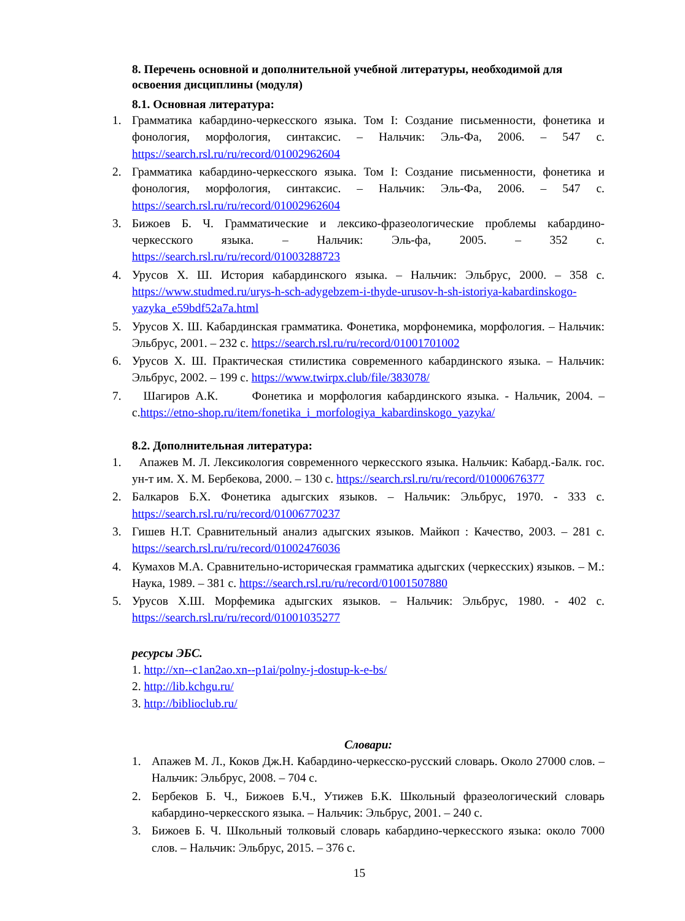8. Перечень основной и дополнительной учебной литературы, необходимой для освоения дисциплины (модуля)
8.1. Основная литература:
1. Грамматика кабардино-черкесского языка. Том I: Создание письменности, фонетика и фонология, морфология, синтаксис. – Нальчик: Эль-Фа, 2006. – 547 с. https://search.rsl.ru/ru/record/01002962604
2. Грамматика кабардино-черкесского языка. Том I: Создание письменности, фонетика и фонология, морфология, синтаксис. – Нальчик: Эль-Фа, 2006. – 547 с. https://search.rsl.ru/ru/record/01002962604
3. Бижоев Б. Ч. Грамматические и лексико-фразеологические проблемы кабардино-черкесского языка. – Нальчик: Эль-фа, 2005. – 352 с. https://search.rsl.ru/ru/record/01003288723
4. Урусов Х. Ш. История кабардинского языка. – Нальчик: Эльбрус, 2000. – 358 с. https://www.studmed.ru/urys-h-sch-adygebzem-i-thyde-urusov-h-sh-istoriya-kabardinskogo-yazyka_e59bdf52a7a.html
5. Урусов Х. Ш. Кабардинская грамматика. Фонетика, морфонемика, морфология. – Нальчик: Эльбрус, 2001. – 232 с. https://search.rsl.ru/ru/record/01001701002
6. Урусов Х. Ш. Практическая стилистика современного кабардинского языка. – Нальчик: Эльбрус, 2002. – 199 с. https://www.twirpx.club/file/383078/
7. Шагиров А.К. Фонетика и морфология кабардинского языка. - Нальчик, 2004. – с.https://etno-shop.ru/item/fonetika_i_morfologiya_kabardinskogo_yazyka/
8.2. Дополнительная литература:
1. Апажев М. Л. Лексикология современного черкесского языка. Нальчик: Кабард.-Балк. гос. ун-т им. Х. М. Бербекова, 2000. – 130 с. https://search.rsl.ru/ru/record/01000676377
2. Балкаров Б.Х. Фонетика адыгских языков. – Нальчик: Эльбрус, 1970. - 333 с. https://search.rsl.ru/ru/record/01006770237
3. Гишев Н.Т. Сравнительный анализ адыгских языков. Майкоп : Качество, 2003. – 281 с. https://search.rsl.ru/ru/record/01002476036
4. Кумахов М.А. Сравнительно-историческая грамматика адыгских (черкесских) языков. – М.: Наука, 1989. – 381 с. https://search.rsl.ru/ru/record/01001507880
5. Урусов Х.Ш. Морфемика адыгских языков. – Нальчик: Эльбрус, 1980. - 402 с. https://search.rsl.ru/ru/record/01001035277
ресурсы ЭБС.
1. http://xn--c1an2ao.xn--p1ai/polny-j-dostup-k-e-bs/
2. http://lib.kchgu.ru/
3. http://biblioclub.ru/
Словари:
1. Апажев М. Л., Коков Дж.Н. Кабардино-черкесско-русский словарь. Около 27000 слов. – Нальчик: Эльбрус, 2008. – 704 с.
2. Бербеков Б. Ч., Бижоев Б.Ч., Утижев Б.К. Школьный фразеологический словарь кабардино-черкесского языка. – Нальчик: Эльбрус, 2001. – 240 с.
3. Бижоев Б. Ч. Школьный толковый словарь кабардино-черкесского языка: около 7000 слов. – Нальчик: Эльбрус, 2015. – 376 с.
15